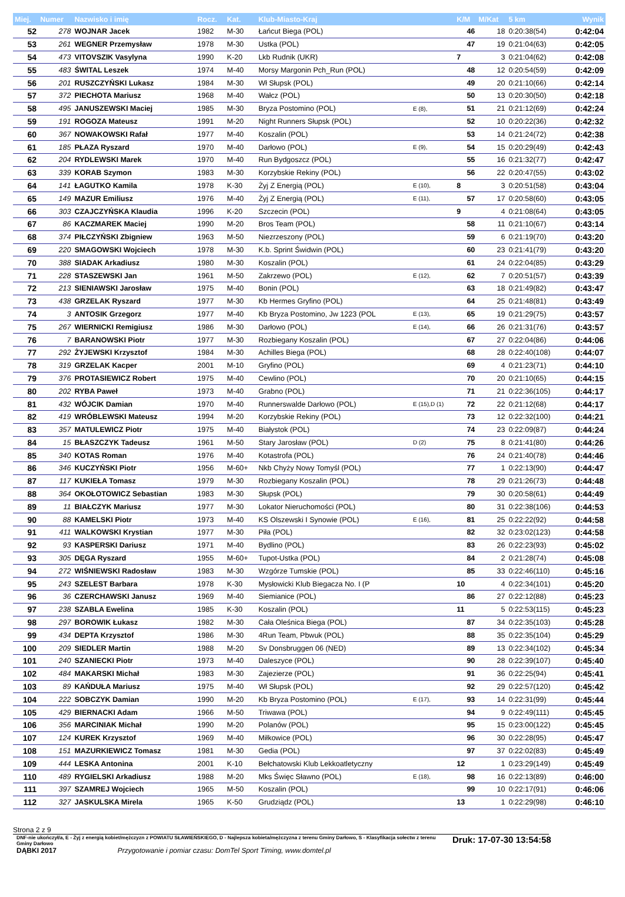| Miej. | Numer | Nazwisko i imię | Rocz. | Kat. | Klub-Miasto-Kraj | | K/M | M/Kat | 5 km | Wynik |
| --- | --- | --- | --- | --- | --- | --- | --- | --- | --- | --- |
| 52 | 278 | WOJNAR Jacek | 1982 | M-30 | Łańcut Biega (POL) | | 46 | 18 | 0:20:38(54) | 0:42:04 |
| 53 | 261 | WEGNER Przemysław | 1978 | M-30 | Ustka (POL) | | 47 | 19 | 0:21:04(63) | 0:42:05 |
| 54 | 473 | VITOVSZIK Vasylyna | 1990 | K-20 | Lkb Rudnik (UKR) | | 7 | 3 | 0:21:04(62) | 0:42:08 |
| 55 | 483 | ŚWITAL Leszek | 1974 | M-40 | Morsy Margonin Pch_Run (POL) | | 48 | 12 | 0:20:54(59) | 0:42:09 |
| 56 | 201 | RUSZCZYŃSKI Lukasz | 1984 | M-30 | Wł Słupsk (POL) | | 49 | 20 | 0:21:10(66) | 0:42:14 |
| 57 | 372 | PIECHOTA Mariusz | 1968 | M-40 | Wałcz (POL) | | 50 | 13 | 0:20:30(50) | 0:42:18 |
| 58 | 495 | JANUSZEWSKI Maciej | 1985 | M-30 | Bryza Postomino (POL) | E (8), | 51 | 21 | 0:21:12(69) | 0:42:24 |
| 59 | 191 | ROGOZA Mateusz | 1991 | M-20 | Night Runners Słupsk (POL) | | 52 | 10 | 0:20:22(36) | 0:42:32 |
| 60 | 367 | NOWAKOWSKI Rafał | 1977 | M-40 | Koszalin (POL) | | 53 | 14 | 0:21:24(72) | 0:42:38 |
| 61 | 185 | PŁAZA Ryszard | 1970 | M-40 | Darłowo (POL) | E (9), | 54 | 15 | 0:20:29(49) | 0:42:43 |
| 62 | 204 | RYDLEWSKI Marek | 1970 | M-40 | Run Bydgoszcz (POL) | | 55 | 16 | 0:21:32(77) | 0:42:47 |
| 63 | 339 | KORAB Szymon | 1983 | M-30 | Korzybskie Rekiny (POL) | | 56 | 22 | 0:20:47(55) | 0:43:02 |
| 64 | 141 | ŁAGUTKO Kamila | 1978 | K-30 | Żyj Z Energią (POL) | E (10), | 8 | 3 | 0:20:51(58) | 0:43:04 |
| 65 | 149 | MAZUR Emiliusz | 1976 | M-40 | Żyj Z Energią (POL) | E (11), | 57 | 17 | 0:20:58(60) | 0:43:05 |
| 66 | 303 | CZAJCZYŃSKA Klaudia | 1996 | K-20 | Szczecin (POL) | | 9 | 4 | 0:21:08(64) | 0:43:05 |
| 67 | 86 | KACZMAREK Maciej | 1990 | M-20 | Bros Team (POL) | | 58 | 11 | 0:21:10(67) | 0:43:14 |
| 68 | 374 | PIŁCZYŃSKI Zbigniew | 1963 | M-50 | Niezrzeszony (POL) | | 59 | 6 | 0:21:19(70) | 0:43:20 |
| 69 | 220 | SMAGOWSKI Wojciech | 1978 | M-30 | K.b. Sprint Świdwin (POL) | | 60 | 23 | 0:21:41(79) | 0:43:20 |
| 70 | 388 | SIADAK Arkadiusz | 1980 | M-30 | Koszalin (POL) | | 61 | 24 | 0:22:04(85) | 0:43:29 |
| 71 | 228 | STASZEWSKI Jan | 1961 | M-50 | Zakrzewo (POL) | E (12), | 62 | 7 | 0:20:51(57) | 0:43:39 |
| 72 | 213 | SIENIAWSKI Jarosław | 1975 | M-40 | Bonin (POL) | | 63 | 18 | 0:21:49(82) | 0:43:47 |
| 73 | 438 | GRZELAK Ryszard | 1977 | M-30 | Kb Hermes Gryfino (POL) | | 64 | 25 | 0:21:48(81) | 0:43:49 |
| 74 | 3 | ANTOSIK Grzegorz | 1977 | M-40 | Kb Bryza Postomino, Jw 1223 (POL | E (13), | 65 | 19 | 0:21:29(75) | 0:43:57 |
| 75 | 267 | WIERNICKI Remigiusz | 1986 | M-30 | Darłowo (POL) | E (14), | 66 | 26 | 0:21:31(76) | 0:43:57 |
| 76 | 7 | BARANOWSKI Piotr | 1977 | M-30 | Rozbiegany Koszalin (POL) | | 67 | 27 | 0:22:04(86) | 0:44:06 |
| 77 | 292 | ŻYJEWSKI Krzysztof | 1984 | M-30 | Achilles Biega (POL) | | 68 | 28 | 0:22:40(108) | 0:44:07 |
| 78 | 319 | GRZELAK Kacper | 2001 | M-10 | Gryfino (POL) | | 69 | 4 | 0:21:23(71) | 0:44:10 |
| 79 | 376 | PROTASIEWICZ Robert | 1975 | M-40 | Cewlino (POL) | | 70 | 20 | 0:21:10(65) | 0:44:15 |
| 80 | 202 | RYBA Paweł | 1973 | M-40 | Grabno (POL) | | 71 | 21 | 0:22:36(105) | 0:44:17 |
| 81 | 432 | WÓJCIK Damian | 1970 | M-40 | Runnerswalde Darłowo (POL) | E (15),D (1) | 72 | 22 | 0:21:12(68) | 0:44:17 |
| 82 | 419 | WRÓBLEWSKI Mateusz | 1994 | M-20 | Korzybskie Rekiny (POL) | | 73 | 12 | 0:22:32(100) | 0:44:21 |
| 83 | 357 | MATULEWICZ Piotr | 1975 | M-40 | Białystok (POL) | | 74 | 23 | 0:22:09(87) | 0:44:24 |
| 84 | 15 | BŁASZCZYK Tadeusz | 1961 | M-50 | Stary Jarosław (POL) | D (2) | 75 | 8 | 0:21:41(80) | 0:44:26 |
| 85 | 340 | KOTAS Roman | 1976 | M-40 | Kotastrofa (POL) | | 76 | 24 | 0:21:40(78) | 0:44:46 |
| 86 | 346 | KUCZYŃSKI Piotr | 1956 | M-60+ | Nkb Chyży Nowy Tomyśl (POL) | | 77 | 1 | 0:22:13(90) | 0:44:47 |
| 87 | 117 | KUKIEŁA Tomasz | 1979 | M-30 | Rozbiegany Koszalin (POL) | | 78 | 29 | 0:21:26(73) | 0:44:48 |
| 88 | 364 | OKOŁOTOWICZ Sebastian | 1983 | M-30 | Słupsk (POL) | | 79 | 30 | 0:20:58(61) | 0:44:49 |
| 89 | 11 | BIAŁCZYK Mariusz | 1977 | M-30 | Lokator Nieruchomości (POL) | | 80 | 31 | 0:22:38(106) | 0:44:53 |
| 90 | 88 | KAMELSKI Piotr | 1973 | M-40 | KS Olszewski I Synowie (POL) | E (16), | 81 | 25 | 0:22:22(92) | 0:44:58 |
| 91 | 411 | WALKOWSKI Krystian | 1977 | M-30 | Piła (POL) | | 82 | 32 | 0:23:02(123) | 0:44:58 |
| 92 | 93 | KASPERSKI Dariusz | 1971 | M-40 | Bydlino (POL) | | 83 | 26 | 0:22:23(93) | 0:45:02 |
| 93 | 305 | DĘGA Ryszard | 1955 | M-60+ | Tupot-Ustka (POL) | | 84 | 2 | 0:21:28(74) | 0:45:08 |
| 94 | 272 | WIŚNIEWSKI Radosław | 1983 | M-30 | Wzgórze Tumskie (POL) | | 85 | 33 | 0:22:46(110) | 0:45:16 |
| 95 | 243 | SZELEST Barbara | 1978 | K-30 | Mysłowicki Klub Biegacza No. I (P | | 10 | 4 | 0:22:34(101) | 0:45:20 |
| 96 | 36 | CZERCHAWSKI Janusz | 1969 | M-40 | Siemianice (POL) | | 86 | 27 | 0:22:12(88) | 0:45:23 |
| 97 | 238 | SZABLA Ewelina | 1985 | K-30 | Koszalin (POL) | | 11 | 5 | 0:22:53(115) | 0:45:23 |
| 98 | 297 | BOROWIK Łukasz | 1982 | M-30 | Cała Oleśnica Biega (POL) | | 87 | 34 | 0:22:35(103) | 0:45:28 |
| 99 | 434 | DEPTA Krzysztof | 1986 | M-30 | 4Run Team, Pbwuk (POL) | | 88 | 35 | 0:22:35(104) | 0:45:29 |
| 100 | 209 | SIEDLER Martin | 1988 | M-20 | Sv Donsbruggen 06 (NED) | | 89 | 13 | 0:22:34(102) | 0:45:34 |
| 101 | 240 | SZANIECKI Piotr | 1973 | M-40 | Daleszyce (POL) | | 90 | 28 | 0:22:39(107) | 0:45:40 |
| 102 | 484 | MAKARSKI Michał | 1983 | M-30 | Zajezierze (POL) | | 91 | 36 | 0:22:25(94) | 0:45:41 |
| 103 | 89 | KAŃDUŁA Mariusz | 1975 | M-40 | Wł Słupsk (POL) | | 92 | 29 | 0:22:57(120) | 0:45:42 |
| 104 | 222 | SOBCZYK Damian | 1990 | M-20 | Kb Bryza Postomino (POL) | E (17), | 93 | 14 | 0:22:31(99) | 0:45:44 |
| 105 | 429 | BIERNACKI Adam | 1966 | M-50 | Triwawa (POL) | | 94 | 9 | 0:22:49(111) | 0:45:45 |
| 106 | 356 | MARCINIAK Michał | 1990 | M-20 | Polanów (POL) | | 95 | 15 | 0:23:00(122) | 0:45:45 |
| 107 | 124 | KUREK Krzysztof | 1969 | M-40 | Miłkowice (POL) | | 96 | 30 | 0:22:28(95) | 0:45:47 |
| 108 | 151 | MAZURKIEWICZ Tomasz | 1981 | M-30 | Gedia (POL) | | 97 | 37 | 0:22:02(83) | 0:45:49 |
| 109 | 444 | LESKA Antonina | 2001 | K-10 | Bełchatowski Klub Lekkoatletyczny | | 12 | 1 | 0:23:29(149) | 0:45:49 |
| 110 | 489 | RYGIELSKI Arkadiusz | 1988 | M-20 | Mks Święc Sławno (POL) | E (18), | 98 | 16 | 0:22:13(89) | 0:46:00 |
| 111 | 397 | SZAMREJ Wojciech | 1965 | M-50 | Koszalin (POL) | | 99 | 10 | 0:22:17(91) | 0:46:06 |
| 112 | 327 | JASKULSKA Mirela | 1965 | K-50 | Grudziądz (POL) | | 13 | 1 | 0:22:29(98) | 0:46:10 |
Strona 2 z 9
DNF-nie ukończył/a, E - Żyj z energią kobiet/mężczyzn z POWIATU SŁAWIEŃSKIEGO, D - Najlepsza kobieta/mężczyzna z terenu Gminy Darłowo, S - Klasyfikacja sołectw z terenu Gminy Darłowo
Druk: 17-07-30 13:54:58
DĄBKI 2017 Przygotowanie i pomiar czasu: DomTel Sport Timing, www.domtel.pl